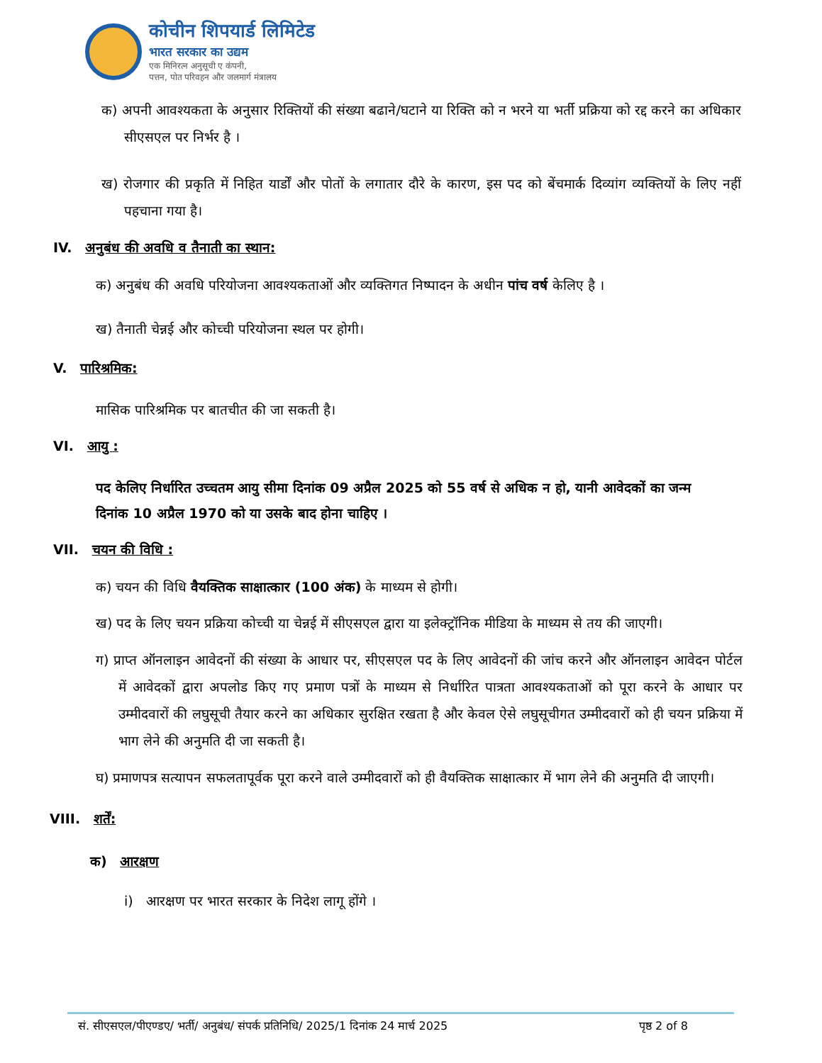कोचीन शिपयार्ड लिमिटेड
भारत सरकार का उद्यम
एक मिनिरत्न अनुसूची ए कंपनी,
पत्तन, पोत परिवहन और जलमार्ग मंत्रालय
क) अपनी आवश्यकता के अनुसार रिक्तियों की संख्या बढाने/घटाने या रिक्ति को न भरने या भर्ती प्रक्रिया को रद्द करने का अधिकार सीएसएल पर निर्भर है ।
ख) रोजगार की प्रकृति में निहित यार्डों और पोतों के लगातार दौरे के कारण, इस पद को बेंचमार्क दिव्यांग व्यक्तियों के लिए नहीं पहचाना गया है।
IV. अनुबंध की अवधि व तैनाती का स्थान:
क) अनुबंध की अवधि परियोजना आवश्यकताओं और व्यक्तिगत निष्पादन के अधीन पांच वर्ष केलिए है ।
ख) तैनाती चेन्नई और कोच्ची परियोजना स्थल पर होगी।
V. पारिश्रमिक:
मासिक पारिश्रमिक पर बातचीत की जा सकती है।
VI. आयु :
पद केलिए निर्धारित उच्चतम आयु सीमा दिनांक 09 अप्रैल 2025 को 55 वर्ष से अधिक न हो, यानी आवेदकों का जन्म दिनांक 10 अप्रैल 1970 को या उसके बाद होना चाहिए ।
VII. चयन की विधि :
क) चयन की विधि वैयक्तिक साक्षात्कार (100 अंक) के माध्यम से होगी।
ख) पद के लिए चयन प्रक्रिया कोच्ची या चेन्नई में सीएसएल द्वारा या इलेक्ट्रॉनिक मीडिया के माध्यम से तय की जाएगी।
ग) प्राप्त ऑनलाइन आवेदनों की संख्या के आधार पर, सीएसएल पद के लिए आवेदनों की जांच करने और ऑनलाइन आवेदन पोर्टल में आवेदकों द्वारा अपलोड किए गए प्रमाण पत्रों के माध्यम से निर्धारित पात्रता आवश्यकताओं को पूरा करने के आधार पर उम्मीदवारों की लघुसूची तैयार करने का अधिकार सुरक्षित रखता है और केवल ऐसे लघुसूचीगत उम्मीदवारों को ही चयन प्रक्रिया में भाग लेने की अनुमति दी जा सकती है।
घ) प्रमाणपत्र सत्यापन सफलतापूर्वक पूरा करने वाले उम्मीदवारों को ही वैयक्तिक साक्षात्कार में भाग लेने की अनुमति दी जाएगी।
VIII. शर्तें:
क) आरक्षण
i) आरक्षण पर भारत सरकार के निदेश लागू होंगे ।
सं. सीएसएल/पीएण्डए/ भर्ती/ अनुबंध/ संपर्क प्रतिनिधि/ 2025/1 दिनांक 24 मार्च 2025 पृष्ठ 2 of 8